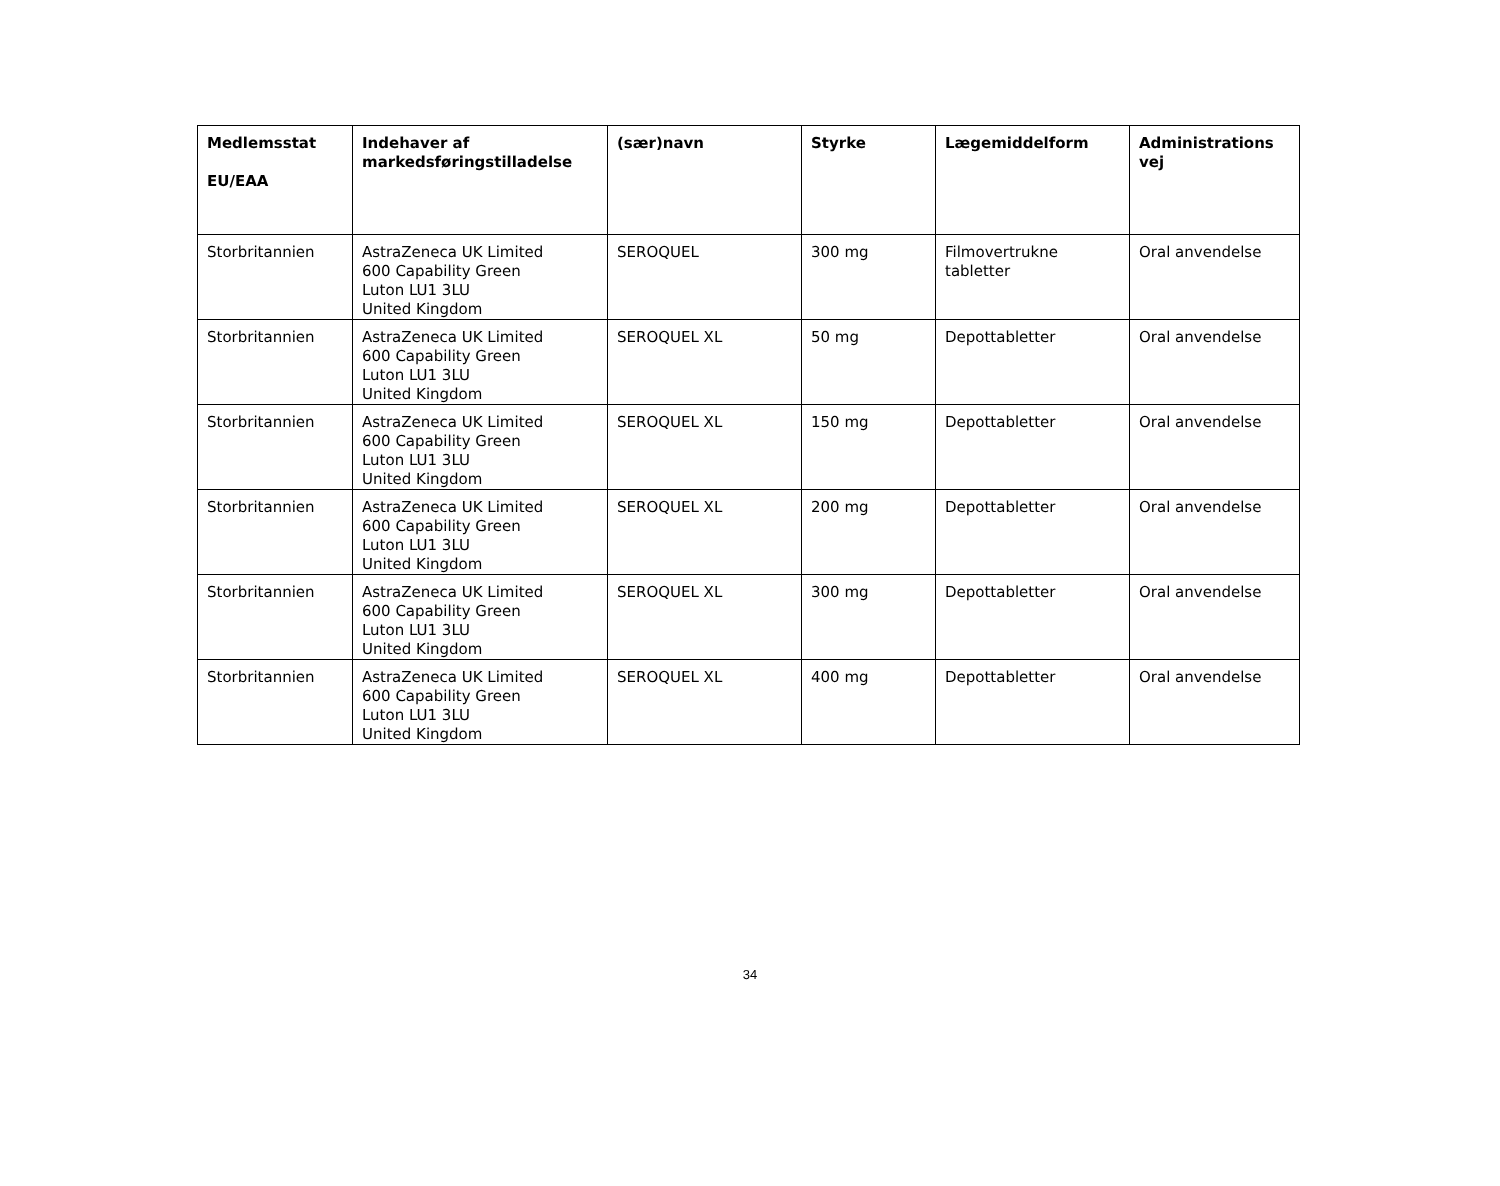| Medlemsstat EU/EAA | Indehaver af markedsføringstilladelse | (sær)navn | Styrke | Lægemiddelform | Administrations vej |
| --- | --- | --- | --- | --- | --- |
| Storbritannien | AstraZeneca UK Limited 600 Capability Green Luton LU1 3LU United Kingdom | SEROQUEL | 300 mg | Filmovertrukne tabletter | Oral anvendelse |
| Storbritannien | AstraZeneca UK Limited 600 Capability Green Luton LU1 3LU United Kingdom | SEROQUEL XL | 50 mg | Depottabletter | Oral anvendelse |
| Storbritannien | AstraZeneca UK Limited 600 Capability Green Luton LU1 3LU United Kingdom | SEROQUEL XL | 150 mg | Depottabletter | Oral anvendelse |
| Storbritannien | AstraZeneca UK Limited 600 Capability Green Luton LU1 3LU United Kingdom | SEROQUEL XL | 200 mg | Depottabletter | Oral anvendelse |
| Storbritannien | AstraZeneca UK Limited 600 Capability Green Luton LU1 3LU United Kingdom | SEROQUEL XL | 300 mg | Depottabletter | Oral anvendelse |
| Storbritannien | AstraZeneca UK Limited 600 Capability Green Luton LU1 3LU United Kingdom | SEROQUEL XL | 400 mg | Depottabletter | Oral anvendelse |
34